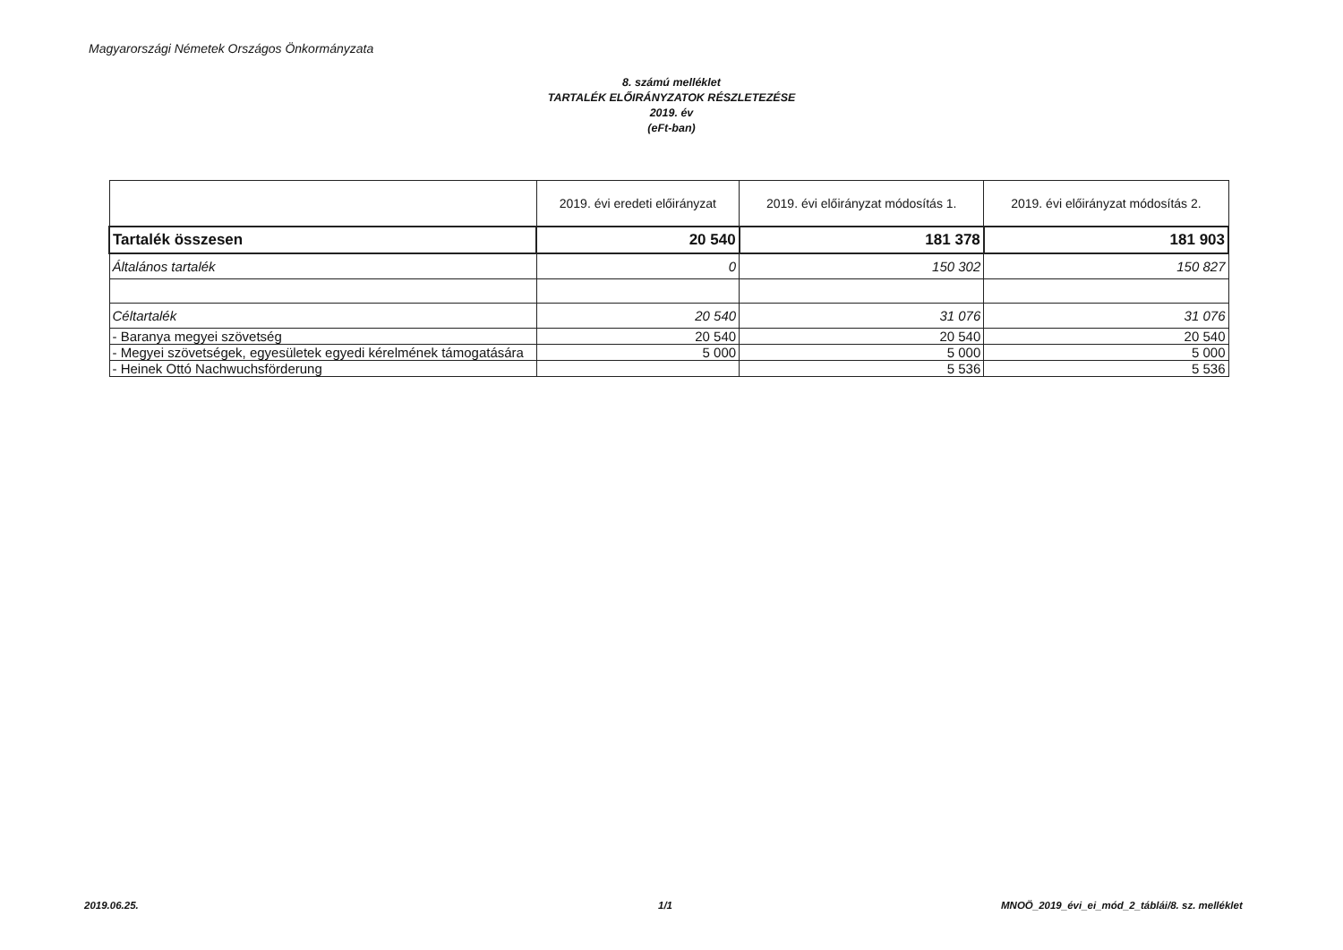Magyarországi Németek Országos Önkormányzata
8. számú melléklet
TARTALÉK ELŐIRÁNYZATOK RÉSZLETEZÉSE
2019. év
(eFt-ban)
| | 2019. évi eredeti előirányzat | 2019. évi előirányzat módosítás 1. | 2019. évi előirányzat módosítás 2. |
| --- | --- | --- | --- |
| Tartalék összesen | 20 540 | 181 378 | 181 903 |
| Általános tartalék | 0 | 150 302 | 150 827 |
| Céltartalék | 20 540 | 31 076 | 31 076 |
| - Baranya megyei szövetség | 20 540 | 20 540 | 20 540 |
| - Megyei szövetségek, egyesületek egyedi kérelmének támogatására | 5 000 | 5 000 | 5 000 |
| - Heinek Ottó Nachwuchsförderung | | 5 536 | 5 536 |
2019.06.25. 1/1
MNOÖ_2019_évi_ei_mód_2_táblái/8. sz. melléklet